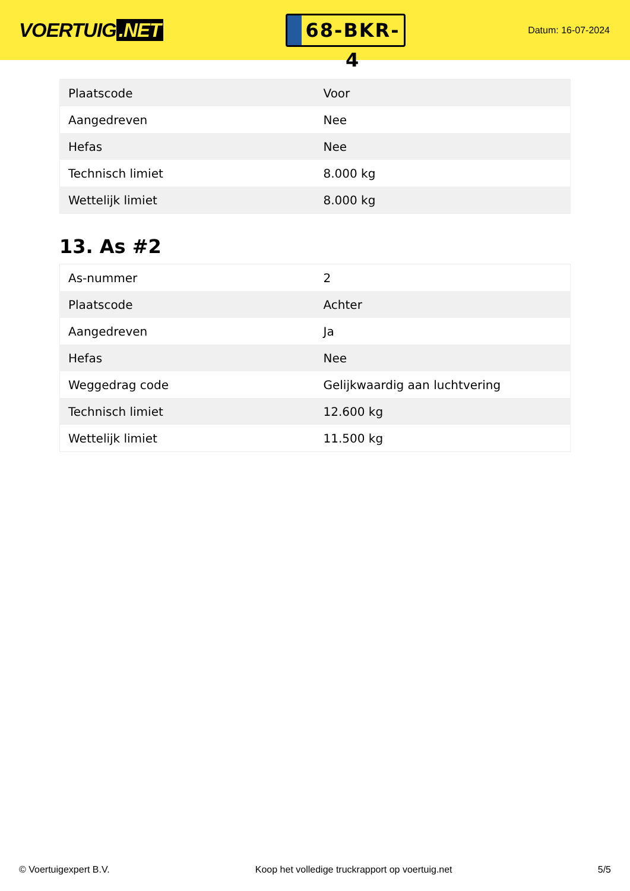VOERTUIG.NET
68-BKR-4
Datum: 16-07-2024
| Plaatscode | Voor |
| Aangedreven | Nee |
| Hefas | Nee |
| Technisch limiet | 8.000 kg |
| Wettelijk limiet | 8.000 kg |
13. As #2
| As-nummer | 2 |
| Plaatscode | Achter |
| Aangedreven | Ja |
| Hefas | Nee |
| Weggedrag code | Gelijkwaardig aan luchtvering |
| Technisch limiet | 12.600 kg |
| Wettelijk limiet | 11.500 kg |
© Voertuigexpert B.V. Koop het volledige truckrapport op voertuig.net 5/5